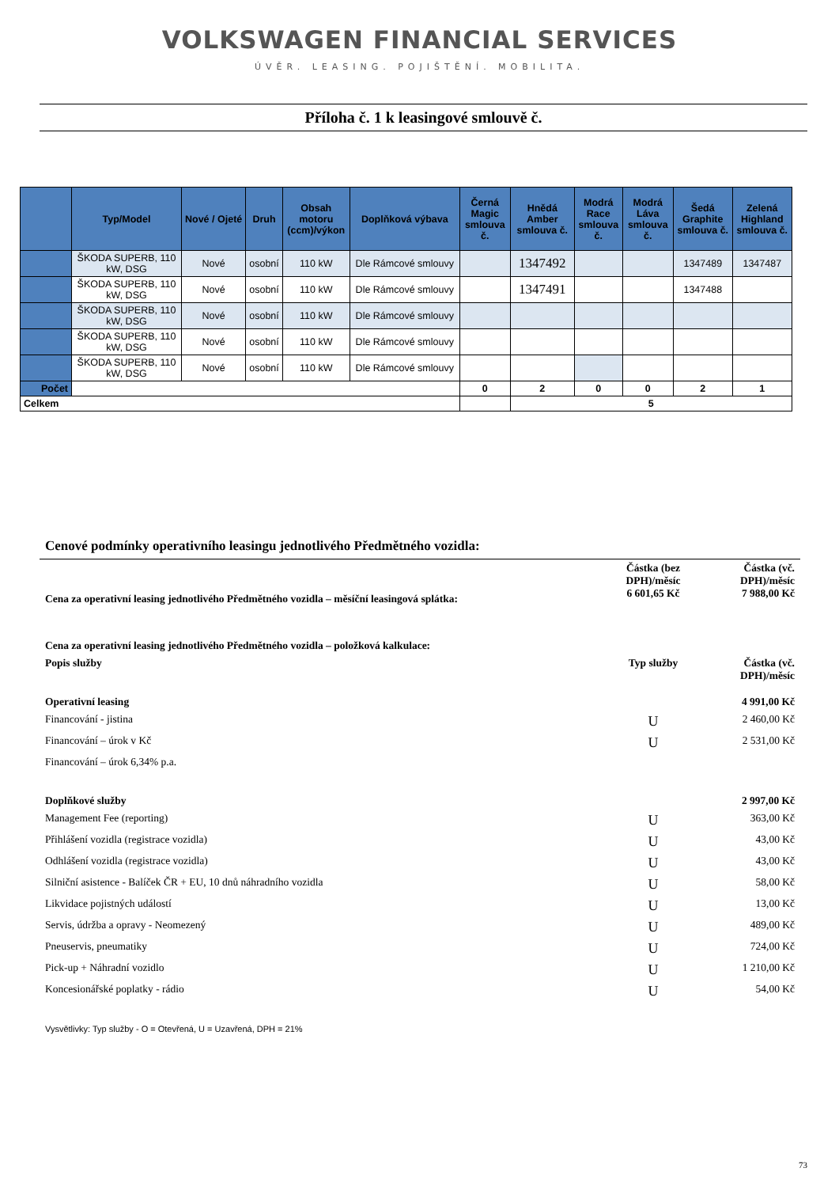VOLKSWAGEN FINANCIAL SERVICES
ÚVĚR. LEASING. POJIŠTĚNÍ. MOBILITA.
Příloha č. 1 k leasingové smlouvě č.
| | Typ/Model | Nové / Ojeté | Druh | Obsah motoru (ccm)/výkon | Doplňková výbava | Černá Magic smlouva č. | Hnědá Amber smlouva č. | Modrá Race smlouva č. | Modrá Láva smlouva č. | Šedá Graphite smlouva č. | Zelená Highland smlouva č. |
| --- | --- | --- | --- | --- | --- | --- | --- | --- | --- | --- | --- |
| | ŠKODA SUPERB, 110 kW, DSG | Nové | osobní | 110 kW | Dle Rámcové smlouvy | | 1347492 | | | 1347489 | 1347487 |
| | ŠKODA SUPERB, 110 kW, DSG | Nové | osobní | 110 kW | Dle Rámcové smlouvy | | 1347491 | | | 1347488 | |
| | ŠKODA SUPERB, 110 kW, DSG | Nové | osobní | 110 kW | Dle Rámcové smlouvy | | | | | | |
| | ŠKODA SUPERB, 110 kW, DSG | Nové | osobní | 110 kW | Dle Rámcové smlouvy | | | | | | |
| | ŠKODA SUPERB, 110 kW, DSG | Nové | osobní | 110 kW | Dle Rámcové smlouvy | | | | | | |
| Počet | | | | | | 0 | 2 | 0 | 0 | 2 | 1 |
| Celkem | | | | | | | 5 | | | | |
Cenové podmínky operativního leasingu jednotlivého Předmětného vozidla:
| Cena za operativní leasing jednotlivého Předmětného vozidla – měsíční leasingová splátka: | Částka (bez DPH)/měsíc 6 601,65 Kč | Částka (vč. DPH)/měsíc 7 988,00 Kč |
| Cena za operativní leasing jednotlivého Předmětného vozidla – položková kalkulace: | | |
| Popis služby | Typ služby | Částka (vč. DPH)/měsíc |
| Operativní leasing | | 4 991,00 Kč |
| Financování - jistina | U | 2 460,00 Kč |
| Financování – úrok v Kč | U | 2 531,00 Kč |
| Financování – úrok 6,34% p.a. | | |
| Doplňkové služby | | 2 997,00 Kč |
| Management Fee (reporting) | U | 363,00 Kč |
| Přihlášení vozidla (registrace vozidla) | U | 43,00 Kč |
| Odhlášení vozidla (registrace vozidla) | U | 43,00 Kč |
| Silniční asistence - Balíček ČR + EU, 10 dnů náhradního vozidla | U | 58,00 Kč |
| Likvidace pojistných událostí | U | 13,00 Kč |
| Servis, údržba a opravy - Neomezený | U | 489,00 Kč |
| Pneuservis, pneumatiky | U | 724,00 Kč |
| Pick-up + Náhradní vozidlo | U | 1 210,00 Kč |
| Koncesionářské poplatky - rádio | U | 54,00 Kč |
Vysvětlivky: Typ služby - O = Otevřená, U = Uzavřená, DPH = 21%
73